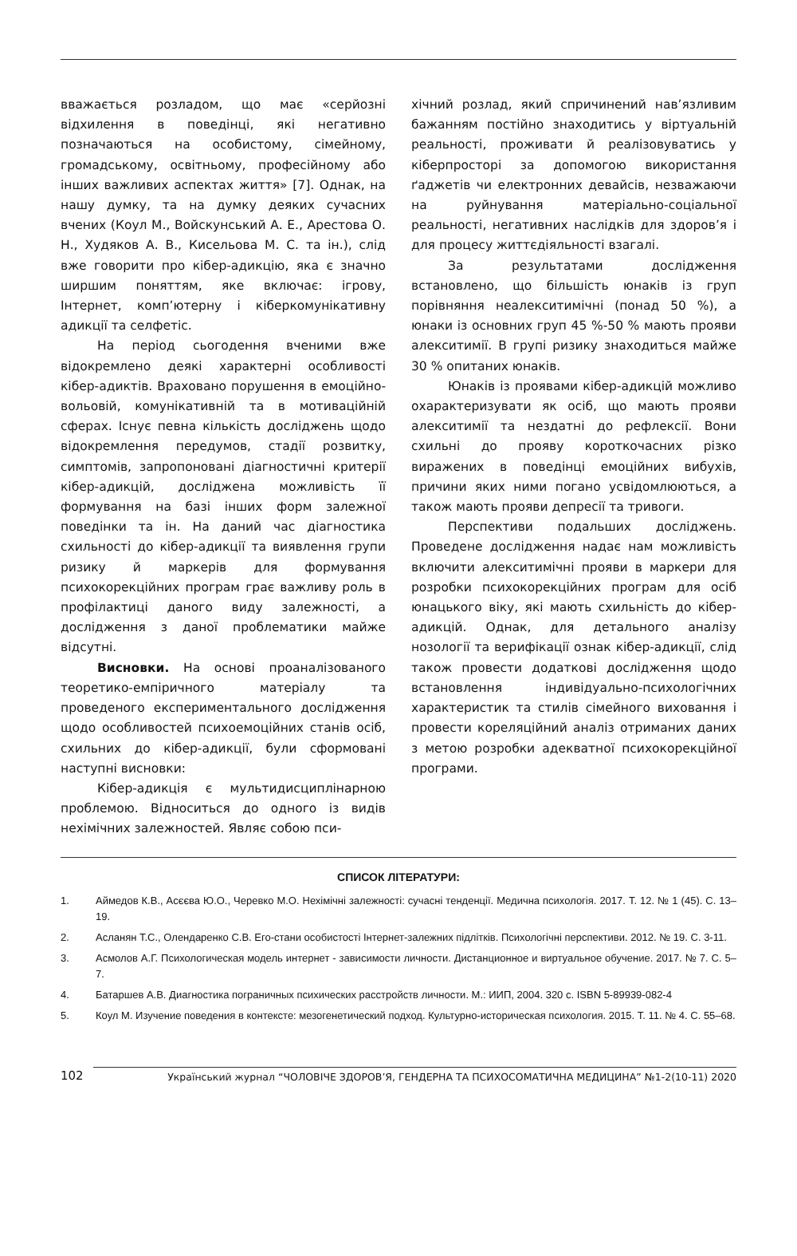вважається розладом, що має «серйозні відхилення в поведінці, які негативно позначаються на особистому, сімейному, громадському, освітньому, професійному або інших важливих аспектах життя» [7]. Однак, на нашу думку, та на думку деяких сучасних вчених (Коул М., Войскунський А. Е., Арестова О. Н., Худяков А. В., Кисельова М. С. та ін.), слід вже говорити про кібер-адикцію, яка є значно ширшим поняттям, яке включає: ігрову, Інтернет, комп’ютерну і кіберкомунікативну адикції та селфетіс.
На період сьогодення вченими вже відокремлено деякі характерні особливості кібер-адиктів. Враховано порушення в емоційно-вольовій, комунікативній та в мотиваційній сферах. Існує певна кількість досліджень щодо відокремлення передумов, стадії розвитку, симптомів, запропоновані діагностичні критерії кібер-адикцій, досліджена можливість її формування на базі інших форм залежної поведінки та ін. На даний час діагностика схильності до кібер-адикції та виявлення групи ризику й маркерів для формування психокорекційних програм грає важливу роль в профілактиці даного виду залежності, а дослідження з даної проблематики майже відсутні.
Висновки. На основі проаналізованого теоретико-емпіричного матеріалу та проведеного експериментального дослідження щодо особливостей психоемоційних станів осіб, схильних до кібер-адикції, були сформовані наступні висновки:
Кібер-адикція є мультидисциплінарною проблемою. Відноситься до одного із видів нехімічних залежностей. Являє собою пси-
хічний розлад, який спричинений нав’язливим бажанням постійно знаходитись у віртуальній реальності, проживати й реалізовуватись у кіберпросторі за допомогою використання ґаджетів чи електронних девайсів, незважаючи на руйнування матеріально-соціальної реальності, негативних наслідків для здоров’я і для процесу життєдіяльності взагалі.
За результатами дослідження встановлено, що більшість юнаків із груп порівняння неалекситимічні (понад 50 %), а юнаки із основних груп 45 %-50 % мають прояви алекситимії. В групі ризику знаходиться майже 30 % опитаних юнаків.
Юнаків із проявами кібер-адикцій можливо охарактеризувати як осіб, що мають прояви алекситимії та нездатні до рефлексії. Вони схильні до прояву короткочасних різко виражених в поведінці емоційних вибухів, причини яких ними погано усвідомлюються, а також мають прояви депресії та тривоги.
Перспективи подальших досліджень. Проведене дослідження надає нам можливість включити алекситимічні прояви в маркери для розробки психокорекційних програм для осіб юнацького віку, які мають схильність до кібер-адикцій. Однак, для детального аналізу нозології та верифікації ознак кібер-адикції, слід також провести додаткові дослідження щодо встановлення індивідуально-психологічних характеристик та стилів сімейного виховання і провести кореляційний аналіз отриманих даних з метою розробки адекватної психокорекційної програми.
СПИСОК ЛІТЕРАТУРИ:
1. Аймедов К.В., Асєєва Ю.О., Черевко М.О. Нехімічні залежності: сучасні тенденції. Медична психологія. 2017. Т. 12. № 1 (45). С. 13–19.
2. Асланян Т.С., Олендаренко С.В. Его-стани особистості Інтернет-залежних підлітків. Психологічні перспективи. 2012. № 19. С. 3-11.
3. Асмолов А.Г. Психологическая модель интернет - зависимости личности. Дистанционное и виртуальное обучение. 2017. № 7. С. 5–7.
4. Батаршев А.В. Диагностика пограничных психических расстройств личности. М.: ИИП, 2004. 320 с. ISBN 5-89939-082-4
5. Коул М. Изучение поведения в контексте: мезогенетический подход. Культурно-историческая психология. 2015. Т. 11. № 4. С. 55–68.
102 Український журнал “ЧОЛОВІЧЕ ЗДОРОВ’Я, ГЕНДЕРНА ТА ПСИХОСОМАТИЧНА МЕДИЦИНА” №1-2(10-11) 2020